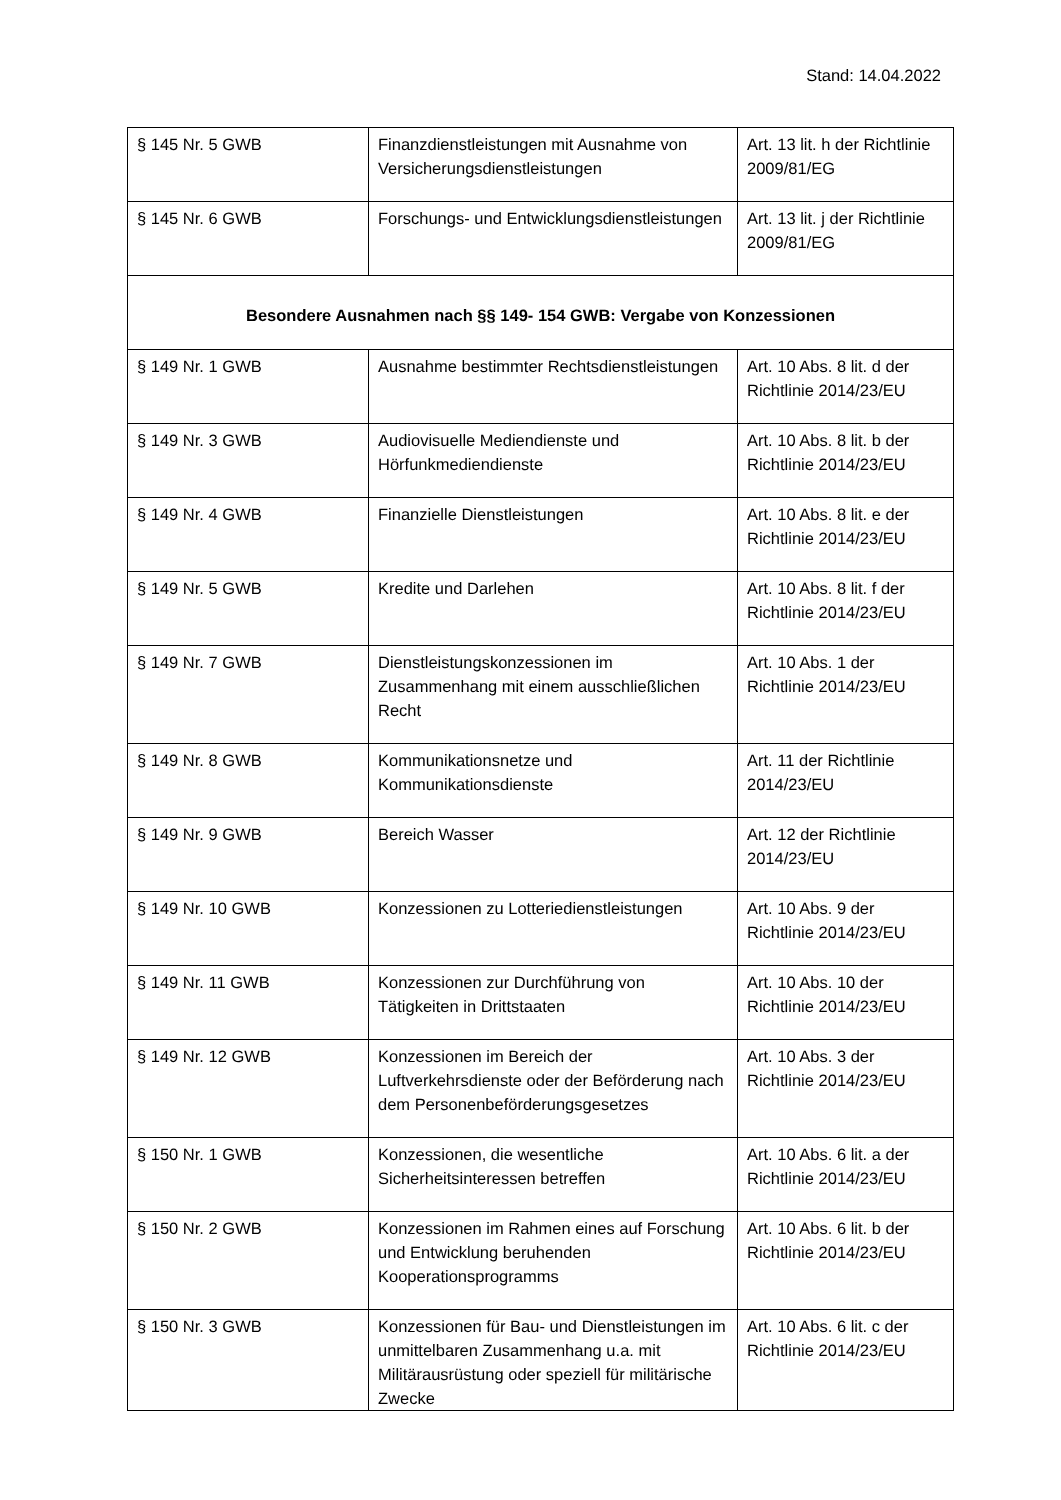Stand: 14.04.2022
| § 145 Nr. 5 GWB | Finanzdienstleistungen mit Ausnahme von Versicherungsdienstleistungen | Art. 13 lit. h der Richtlinie 2009/81/EG |
| § 145 Nr. 6 GWB | Forschungs- und Entwicklungsdienstleistungen | Art. 13 lit. j der Richtlinie 2009/81/EG |
| Besondere Ausnahmen nach §§ 149- 154 GWB: Vergabe von Konzessionen | | |
| § 149 Nr. 1 GWB | Ausnahme bestimmter Rechtsdienstleistungen | Art. 10 Abs. 8 lit. d der Richtlinie 2014/23/EU |
| § 149 Nr. 3 GWB | Audiovisuelle Mediendienste und Hörfunkmediendienste | Art. 10 Abs. 8 lit. b der Richtlinie 2014/23/EU |
| § 149 Nr. 4 GWB | Finanzielle Dienstleistungen | Art. 10 Abs. 8 lit. e der Richtlinie 2014/23/EU |
| § 149 Nr. 5 GWB | Kredite und Darlehen | Art. 10 Abs. 8 lit. f der Richtlinie 2014/23/EU |
| § 149 Nr. 7 GWB | Dienstleistungskonzessionen im Zusammenhang mit einem ausschließlichen Recht | Art. 10 Abs. 1 der Richtlinie 2014/23/EU |
| § 149 Nr. 8 GWB | Kommunikationsnetze und Kommunikationsdienste | Art. 11 der Richtlinie 2014/23/EU |
| § 149 Nr. 9 GWB | Bereich Wasser | Art. 12 der Richtlinie 2014/23/EU |
| § 149 Nr. 10 GWB | Konzessionen zu Lotteriedienstleistungen | Art. 10 Abs. 9 der Richtlinie 2014/23/EU |
| § 149 Nr. 11 GWB | Konzessionen zur Durchführung von Tätigkeiten in Drittstaaten | Art. 10 Abs. 10 der Richtlinie 2014/23/EU |
| § 149 Nr. 12 GWB | Konzessionen im Bereich der Luftverkehrsdienste oder der Beförderung nach dem Personenbeförderungsgesetzes | Art. 10 Abs. 3 der Richtlinie 2014/23/EU |
| § 150 Nr. 1 GWB | Konzessionen, die wesentliche Sicherheitsinteressen betreffen | Art. 10 Abs. 6 lit. a der Richtlinie 2014/23/EU |
| § 150 Nr. 2 GWB | Konzessionen im Rahmen eines auf Forschung und Entwicklung beruhenden Kooperationsprogramms | Art. 10 Abs. 6 lit. b der Richtlinie 2014/23/EU |
| § 150 Nr. 3 GWB | Konzessionen für Bau- und Dienstleistungen im unmittelbaren Zusammenhang u.a. mit Militärausrüstung oder speziell für militärische Zwecke | Art. 10 Abs. 6 lit. c der Richtlinie 2014/23/EU |